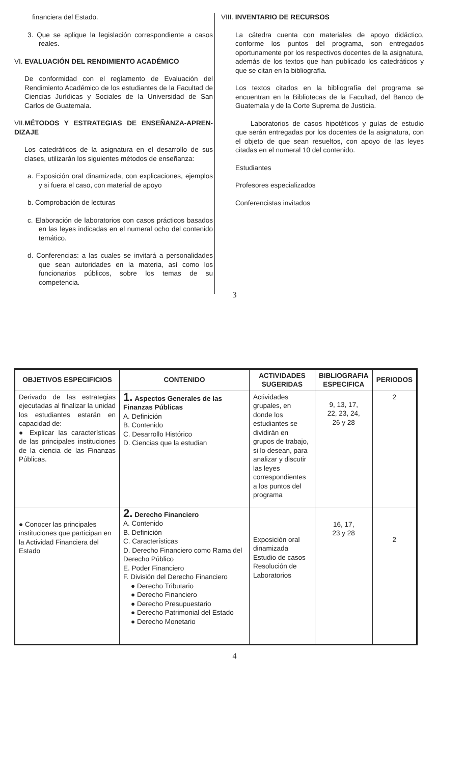financiera del Estado.
3. Que se aplique la legislación correspondiente a casos reales.
VI. EVALUACIÓN DEL RENDIMIENTO ACADÉMICO
De conformidad con el reglamento de Evaluación del Rendimiento Académico de los estudiantes de la Facultad de Ciencias Jurídicas y Sociales de la Universidad de San Carlos de Guatemala.
VII.MÉTODOS Y ESTRATEGIAS DE ENSEÑANZA-APREN-DIZAJE
Los catedráticos de la asignatura en el desarrollo de sus clases, utilizarán los siguientes métodos de enseñanza:
a. Exposición oral dinamizada, con explicaciones, ejemplos y si fuera el caso, con material de apoyo
b. Comprobación de lecturas
c. Elaboración de laboratorios con casos prácticos basados en las leyes indicadas en el numeral ocho del contenido temático.
d. Conferencias: a las cuales se invitará a personalidades que sean autoridades en la materia, así como los funcionarios públicos, sobre los temas de su competencia.
VIII. INVENTARIO DE RECURSOS
La cátedra cuenta con materiales de apoyo didáctico, conforme los puntos del programa, son entregados oportunamente por los respectivos docentes de la asignatura, además de los textos que han publicado los catedráticos y que se citan en la bibliografía.
Los textos citados en la bibliografía del programa se encuentran en la Bibliotecas de la Facultad, del Banco de Guatemala y de la Corte Suprema de Justicia.
Laboratorios de casos hipotéticos y guías de estudio que serán entregadas por los docentes de la asignatura, con el objeto de que sean resueltos, con apoyo de las leyes citadas en el numeral 10 del contenido.
Estudiantes
Profesores especializados
Conferencistas invitados
3
| OBJETIVOS ESPECIFICIOS | CONTENIDO | ACTIVIDADES SUGERIDAS | BIBLIOGRAFIA ESPECIFICA | PERIODOS |
| --- | --- | --- | --- | --- |
| Derivado de las estrategias ejecutadas al finalizar la unidad los estudiantes estarán en capacidad de: ● Explicar las características de las principales instituciones de la ciencia de las Finanzas Públicas. | 1. Aspectos Generales de las Finanzas Públicas A. Definición B. Contenido C. Desarrollo Histórico D. Ciencias que la estudian | Actividades grupales, en donde los estudiantes se dividirán en grupos de trabajo, si lo desean, para analizar y discutir las leyes correspondientes a los puntos del programa | 9, 13, 17, 22, 23, 24, 26 y 28 | 2 |
| ● Conocer las principales instituciones que participan en la Actividad Financiera del Estado | 2. Derecho Financiero A. Contenido B. Definición C. Características D. Derecho Financiero como Rama del Derecho Público E. Poder Financiero F. División del Derecho Financiero ● Derecho Tributario ● Derecho Financiero ● Derecho Presupuestario ● Derecho Patrimonial del Estado ● Derecho Monetario | Exposición oral dinamizada Estudio de casos Resolución de Laboratorios | 16, 17, 23 y 28 | 2 |
4